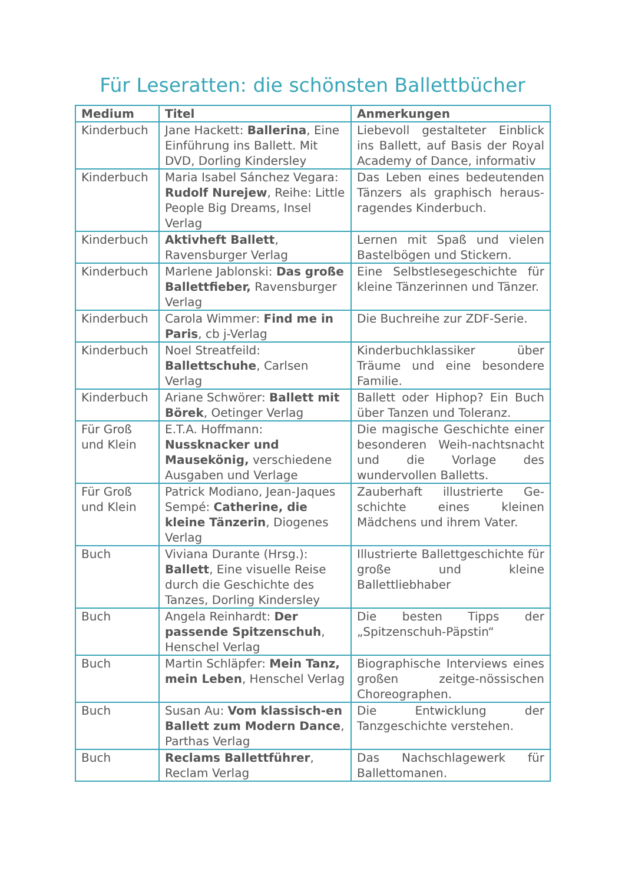Für Leseratten: die schönsten Ballettbücher
| Medium | Titel | Anmerkungen |
| --- | --- | --- |
| Kinderbuch | Jane Hackett: Ballerina , Eine Einführung ins Ballett. Mit DVD, Dorling Kindersley | Liebevoll gestalteter Einblick ins Ballett, auf Basis der Royal Academy of Dance, informativ |
| Kinderbuch | Maria Isabel Sánchez Vegara: Rudolf Nurejew , Reihe: Little People Big Dreams, Insel Verlag | Das Leben eines bedeutenden Tänzers als graphisch heraus-ragendes Kinderbuch. |
| Kinderbuch | Aktivheft Ballett , Ravensburger Verlag | Lernen mit Spaß und vielen Bastelbögen und Stickern. |
| Kinderbuch | Marlene Jablonski: Das große Ballettfieber, Ravensburger Verlag | Eine Selbstlesegeschichte für kleine Tänzerinnen und Tänzer. |
| Kinderbuch | Carola Wimmer: Find me in Paris , cb j-Verlag | Die Buchreihe zur ZDF-Serie. |
| Kinderbuch | Noel Streatfeild: Ballettschuhe , Carlsen Verlag | Kinderbuchklassiker über Träume und eine besondere Familie. |
| Kinderbuch | Ariane Schwörer: Ballett mit Börek , Oetinger Verlag | Ballett oder Hiphop? Ein Buch über Tanzen und Toleranz. |
| Für Groß und Klein | E.T.A. Hoffmann: Nussknacker und Mausekönig, verschiedene Ausgaben und Verlage | Die magische Geschichte einer besonderen Weih-nachtsnacht und die Vorlage des wundervollen Balletts. |
| Für Groß und Klein | Patrick Modiano, Jean-Jaques Sempé: Catherine, die kleine Tänzerin , Diogenes Verlag | Zauberhaft illustrierte Ge-schichte eines kleinen Mädchens und ihrem Vater. |
| Buch | Viviana Durante (Hrsg.): Ballett , Eine visuelle Reise durch die Geschichte des Tanzes, Dorling Kindersley | Illustrierte Ballettgeschichte für große und kleine Ballettliebhaber |
| Buch | Angela Reinhardt: Der passende Spitzenschuh , Henschel Verlag | Die besten Tipps der „Spitzenschuh-Päpstin“ |
| Buch | Martin Schläpfer: Mein Tanz, mein Leben , Henschel Verlag | Biographische Interviews eines großen zeitge-nössischen Choreographen. |
| Buch | Susan Au: Vom klassisch-en Ballett zum Modern Dance , Parthas Verlag | Die Entwicklung der Tanzgeschichte verstehen. |
| Buch | Reclams Ballettführer , Reclam Verlag | Das Nachschlagewerk für Ballettomanen. |